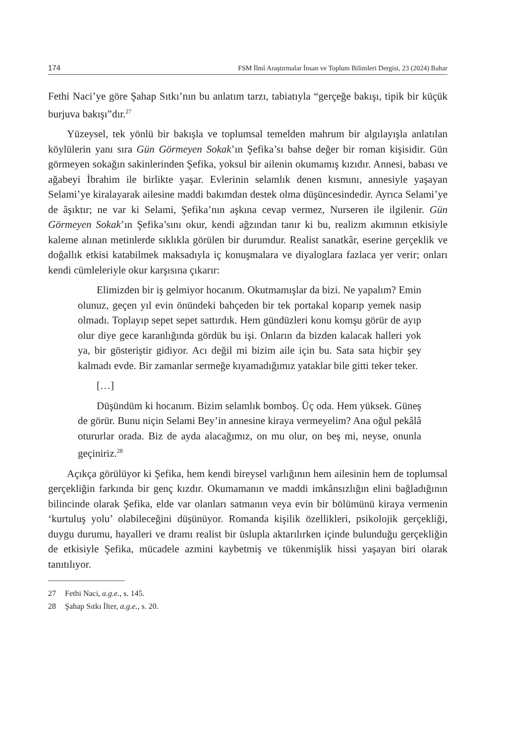174 FSM İlmî Araştırmalar İnsan ve Toplum Bilimleri Dergisi, 23 (2024) Bahar
Fethi Naci’ye göre Şahap Sıtkı’nın bu anlatım tarzı, tabiatıyla “gerçeğe bakışı, tipik bir küçük burjuva bakışı”dır.<sup>27</sup>
Yüzeysel, tek yönlü bir bakışla ve toplumsal temelden mahrum bir algılayışla anlatılan köylülerin yanı sıra Gün Görmeyen Sokak’ın Şefika’sı bahse değer bir roman kişisidir. Gün görmeyen sokağın sakinlerinden Şefika, yoksul bir ailenin okumamış kızıdır. Annesi, babası ve ağabeyi İbrahim ile birlikte yaşar. Evlerinin selamlık denen kısmını, annesiyle yaşayan Selami’ye kiralayarak ailesine maddi bakımdan destek olma düşüncesindedir. Ayrıca Selami’ye de âşıktır; ne var ki Selami, Şefika’nın aşkına cevap vermez, Nurseren ile ilgilenir. Gün Görmeyen Sokak’ın Şefika’sını okur, kendi ağzından tanır ki bu, realizm akımının etkisiyle kaleme alınan metinlerde sıklıkla görülen bir durumdur. Realist sanatkâr, eserine gerçeklik ve doğallık etkisi katabilmek maksadıyla iç konuşmalara ve diyaloglara fazlaca yer verir; onları kendi cümleleriyle okur karşısına çıkarır:
Elimizden bir iş gelmiyor hocanım. Okutmamışlar da bizi. Ne yapalım? Emin olunuz, geçen yıl evin önündeki bahçeden bir tek portakal koparıp yemek nasip olmadı. Toplayıp sepet sepet sattırdık. Hem gündüzleri konu komşu görür de ayıp olur diye gece karanlığında gördük bu işi. Onların da bizden kalacak halleri yok ya, bir gösteriştir gidiyor. Acı değil mi bizim aile için bu. Sata sata hiçbir şey kalmadı evde. Bir zamanlar sermeğe kıyamadığımız yataklar bile gitti teker teker.
[…]
Düşündüm ki hocanım. Bizim selamlık bomboş. Üç oda. Hem yüksek. Güneş de görür. Bunu niçin Selami Bey’in annesine kiraya vermeyelim? Ana oğul pekâlâ otururlar orada. Biz de ayda alacağımız, on mu olur, on beş mi, neyse, onunla geçiniriz.<sup>28</sup>
Açıkça görülüyor ki Şefika, hem kendi bireysel varlığının hem ailesinin hem de toplumsal gerçekliğin farkında bir genç kızdır. Okumamanın ve maddi imkânsızlığın elini bağladığının bilincinde olarak Şefika, elde var olanları satmanın veya evin bir bölümünü kiraya vermenin ‘kurtuluş yolu’ olabileceğini düşünüyor. Romanda kişilik özellikleri, psikolojik gerçekliği, duygu durumu, hayalleri ve dramı realist bir üslupla aktarılırken içinde bulunduğu gerçekliğin de etkisiyle Şefika, mücadele azmini kaybetmiş ve tükenmişlik hissi yaşayan biri olarak tanıtılıyor.
27 Fethi Naci, a.g.e., s. 145.
28 Şahap Sıtkı İlter, a.g.e., s. 20.